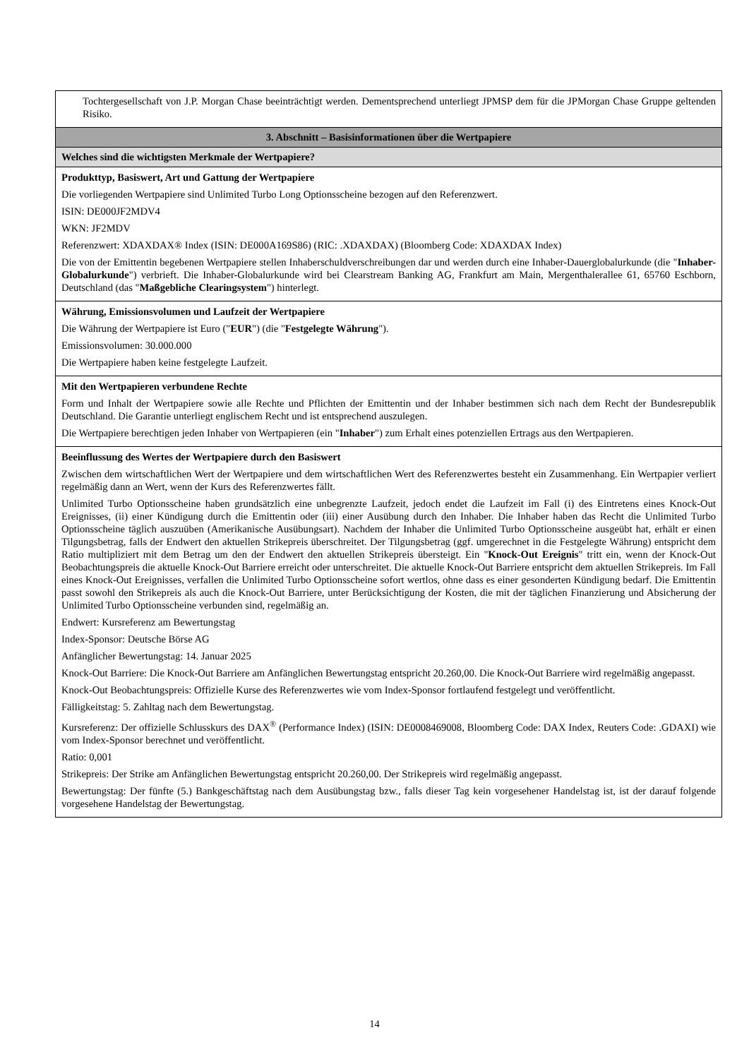Tochtergesellschaft von J.P. Morgan Chase beeinträchtigt werden. Dementsprechend unterliegt JPMSP dem für die JPMorgan Chase Gruppe geltenden Risiko.
3. Abschnitt – Basisinformationen über die Wertpapiere
Welches sind die wichtigsten Merkmale der Wertpapiere?
Produkttyp, Basiswert, Art und Gattung der Wertpapiere
Die vorliegenden Wertpapiere sind Unlimited Turbo Long Optionsscheine bezogen auf den Referenzwert.
ISIN: DE000JF2MDV4
WKN: JF2MDV
Referenzwert: XDAXDAX® Index (ISIN: DE000A169S86) (RIC: .XDAXDAX) (Bloomberg Code: XDAXDAX Index)
Die von der Emittentin begebenen Wertpapiere stellen Inhaberschuldverschreibungen dar und werden durch eine Inhaber-Dauerglobalurkunde (die "Inhaber-Globalurkunde") verbrieft. Die Inhaber-Globalurkunde wird bei Clearstream Banking AG, Frankfurt am Main, Mergenthalerallee 61, 65760 Eschborn, Deutschland (das "Maßgebliche Clearingsystem") hinterlegt.
Währung, Emissionsvolumen und Laufzeit der Wertpapiere
Die Währung der Wertpapiere ist Euro ("EUR") (die "Festgelegte Währung").
Emissionsvolumen: 30.000.000
Die Wertpapiere haben keine festgelegte Laufzeit.
Mit den Wertpapieren verbundene Rechte
Form und Inhalt der Wertpapiere sowie alle Rechte und Pflichten der Emittentin und der Inhaber bestimmen sich nach dem Recht der Bundesrepublik Deutschland. Die Garantie unterliegt englischem Recht und ist entsprechend auszulegen.
Die Wertpapiere berechtigen jeden Inhaber von Wertpapieren (ein "Inhaber") zum Erhalt eines potenziellen Ertrags aus den Wertpapieren.
Beeinflussung des Wertes der Wertpapiere durch den Basiswert
Zwischen dem wirtschaftlichen Wert der Wertpapiere und dem wirtschaftlichen Wert des Referenzwertes besteht ein Zusammenhang. Ein Wertpapier verliert regelmäßig dann an Wert, wenn der Kurs des Referenzwertes fällt.
Unlimited Turbo Optionsscheine haben grundsätzlich eine unbegrenzte Laufzeit, jedoch endet die Laufzeit im Fall (i) des Eintretens eines Knock-Out Ereignisses, (ii) einer Kündigung durch die Emittentin oder (iii) einer Ausübung durch den Inhaber. Die Inhaber haben das Recht die Unlimited Turbo Optionsscheine täglich auszuüben (Amerikanische Ausübungsart). Nachdem der Inhaber die Unlimited Turbo Optionsscheine ausgeübt hat, erhält er einen Tilgungsbetrag, falls der Endwert den aktuellen Strikepreis überschreitet. Der Tilgungsbetrag (ggf. umgerechnet in die Festgelegte Währung) entspricht dem Ratio multipliziert mit dem Betrag um den der Endwert den aktuellen Strikepreis übersteigt. Ein "Knock-Out Ereignis" tritt ein, wenn der Knock-Out Beobachtungspreis die aktuelle Knock-Out Barriere erreicht oder unterschreitet. Die aktuelle Knock-Out Barriere entspricht dem aktuellen Strikepreis. Im Fall eines Knock-Out Ereignisses, verfallen die Unlimited Turbo Optionsscheine sofort wertlos, ohne dass es einer gesonderten Kündigung bedarf. Die Emittentin passt sowohl den Strikepreis als auch die Knock-Out Barriere, unter Berücksichtigung der Kosten, die mit der täglichen Finanzierung und Absicherung der Unlimited Turbo Optionsscheine verbunden sind, regelmäßig an.
Endwert: Kursreferenz am Bewertungstag
Index-Sponsor: Deutsche Börse AG
Anfänglicher Bewertungstag: 14. Januar 2025
Knock-Out Barriere: Die Knock-Out Barriere am Anfänglichen Bewertungstag entspricht 20.260,00. Die Knock-Out Barriere wird regelmäßig angepasst.
Knock-Out Beobachtungspreis: Offizielle Kurse des Referenzwertes wie vom Index-Sponsor fortlaufend festgelegt und veröffentlicht.
Fälligkeitstag: 5. Zahltag nach dem Bewertungstag.
Kursreferenz: Der offizielle Schlusskurs des DAX<sup>®</sup> (Performance Index) (ISIN: DE0008469008, Bloomberg Code: DAX Index, Reuters Code: .GDAXI) wie vom Index-Sponsor berechnet und veröffentlicht.
Ratio: 0,001
Strikepreis: Der Strike am Anfänglichen Bewertungstag entspricht 20.260,00. Der Strikepreis wird regelmäßig angepasst.
Bewertungstag: Der fünfte (5.) Bankgeschäftstag nach dem Ausübungstag bzw., falls dieser Tag kein vorgesehener Handelstag ist, ist der darauf folgende vorgesehene Handelstag der Bewertungstag.
14